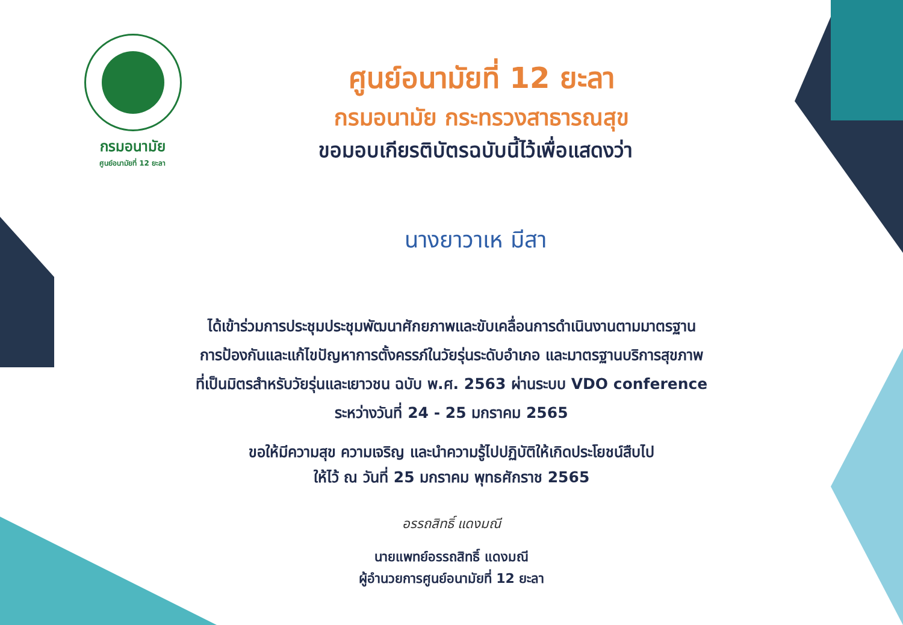กรมอนามัย
ศูนย์อนามัยที่ 12 ยะลา
ศูนย์อนามัยที่ 12 ยะลา
กรมอนามัย กระทรวงสาธารณสุข
ขอมอบเกียรติบัตรฉบับนี้ไว้เพื่อแสดงว่า
นางยาวาเห มีสา
ได้เข้าร่วมการประชุมประชุมพัฒนาศักยภาพและขับเคลื่อนการดำเนินงานตามมาตรฐาน
การป้องกันและแก้ไขปัญหาการตั้งครรภ์ในวัยรุ่นระดับอำเภอ และมาตรฐานบริการสุขภาพ
ที่เป็นมิตรสำหรับวัยรุ่นและเยาวชน ฉบับ พ.ศ. 2563 ผ่านระบบ VDO conference
ระหว่างวันที่ 24 - 25 มกราคม 2565
ขอให้มีความสุข ความเจริญ และนำความรู้ไปปฏิบัติให้เกิดประโยชน์สืบไป
ให้ไว้ ณ วันที่ 25 มกราคม พุทธศักราช 2565
อรรถสิทธิ์ แดงมณี
นายแพทย์อรรถสิทธิ์ แดงมณี
ผู้อำนวยการศูนย์อนามัยที่ 12 ยะลา